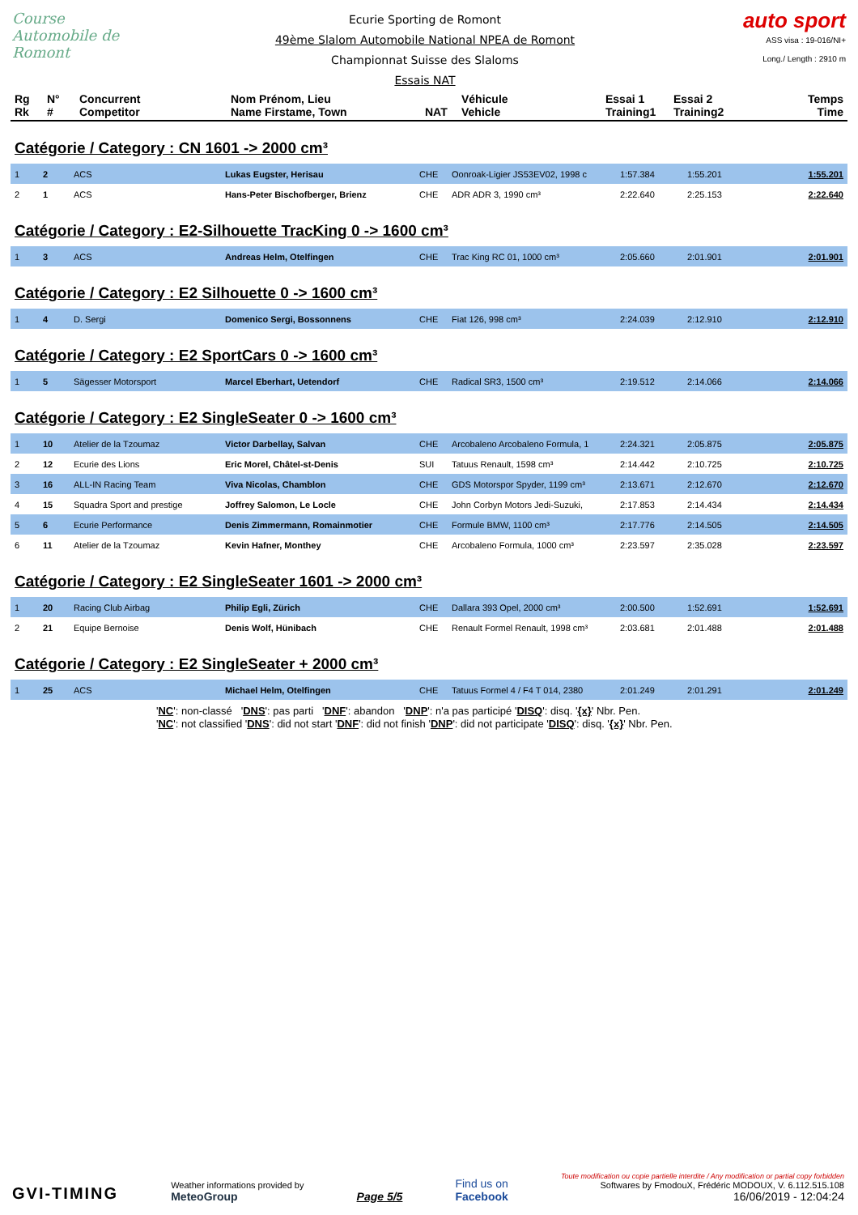Course Automobile de Romont
Ecurie Sporting de Romont
49ème Slalom Automobile National NPEA de Romont
Championnat Suisse des Slaloms
Essais NAT
auto sport
ASS visa : 19-016/NI+
Long./ Length : 2910 m
| Rg Rk | N° # | Concurrent Competitor | Nom Prénom, Lieu Name Firstame, Town | NAT | Véhicule Vehicle | Essai 1 Training1 | Essai 2 Training2 | Temps Time |
| --- | --- | --- | --- | --- | --- | --- | --- | --- |
Catégorie / Category : CN 1601 -> 2000 cm³
| 1 | 2 | ACS | Lukas Eugster, Herisau | CHE | Oonroak-Ligier JS53EV02, 1998 c | 1:57.384 | 1:55.201 | 1:55.201 |
| 2 | 1 | ACS | Hans-Peter Bischofberger, Brienz | CHE | ADR ADR 3, 1990 cm³ | 2:22.640 | 2:25.153 | 2:22.640 |
Catégorie / Category : E2-Silhouette TracKing 0 -> 1600 cm³
| 1 | 3 | ACS | Andreas Helm, Otelfingen | CHE | Trac King RC 01, 1000 cm³ | 2:05.660 | 2:01.901 | 2:01.901 |
Catégorie / Category : E2 Silhouette 0 -> 1600 cm³
| 1 | 4 | D. Sergi | Domenico Sergi, Bossonnens | CHE | Fiat 126, 998 cm³ | 2:24.039 | 2:12.910 | 2:12.910 |
Catégorie / Category : E2 SportCars 0 -> 1600 cm³
| 1 | 5 | Sägesser Motorsport | Marcel Eberhart, Uetendorf | CHE | Radical SR3, 1500 cm³ | 2:19.512 | 2:14.066 | 2:14.066 |
Catégorie / Category : E2 SingleSeater 0 -> 1600 cm³
| 1 | 10 | Atelier de la Tzoumaz | Victor Darbellay, Salvan | CHE | Arcobaleno Arcobaleno Formula, 1 | 2:24.321 | 2:05.875 | 2:05.875 |
| 2 | 12 | Ecurie des Lions | Eric Morel, Châtel-st-Denis | SUI | Tatuus Renault, 1598 cm³ | 2:14.442 | 2:10.725 | 2:10.725 |
| 3 | 16 | ALL-IN Racing Team | Viva Nicolas, Chamblon | CHE | GDS Motorspor Spyder, 1199 cm³ | 2:13.671 | 2:12.670 | 2:12.670 |
| 4 | 15 | Squadra Sport and prestige | Joffrey Salomon, Le Locle | CHE | John Corbyn Motors Jedi-Suzuki, | 2:17.853 | 2:14.434 | 2:14.434 |
| 5 | 6 | Ecurie Performance | Denis Zimmermann, Romainmotier | CHE | Formule BMW, 1100 cm³ | 2:17.776 | 2:14.505 | 2:14.505 |
| 6 | 11 | Atelier de la Tzoumaz | Kevin Hafner, Monthey | CHE | Arcobaleno Formula, 1000 cm³ | 2:23.597 | 2:35.028 | 2:23.597 |
Catégorie / Category : E2 SingleSeater 1601 -> 2000 cm³
| 1 | 20 | Racing Club Airbag | Philip Egli, Zürich | CHE | Dallara 393 Opel, 2000 cm³ | 2:00.500 | 1:52.691 | 1:52.691 |
| 2 | 21 | Equipe Bernoise | Denis Wolf, Hünibach | CHE | Renault Formel Renault, 1998 cm³ | 2:03.681 | 2:01.488 | 2:01.488 |
Catégorie / Category : E2 SingleSeater + 2000 cm³
| 1 | 25 | ACS | Michael Helm, Otelfingen | CHE | Tatuus Formel 4 / F4 T 014, 2380 | 2:01.249 | 2:01.291 | 2:01.249 |
'NC': non-classé 'DNS': pas parti 'DNF': abandon 'DNP': n'a pas participé 'DISQ': disq. '{x}' Nbr. Pen.
'NC': not classified 'DNS': did not start 'DNF': did not finish 'DNP': did not participate 'DISQ': disq. '{x}' Nbr. Pen.
GVI-TIMING
Weather informations provided by
MeteoGroup
Page 5/5
Find us on
Facebook
Toute modification ou copie partielle interdite / Any modification or partial copy forbidden
Softwares by FmodouX, Frédéric MODOUX, V. 6.112.515.108
16/06/2019 - 12:04:24